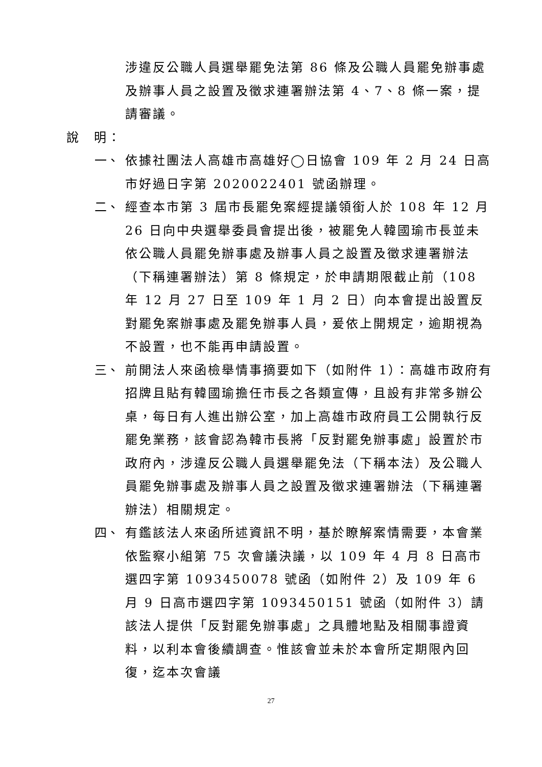涉違反公職人員選舉罷免法第 86 條及公職人員罷免辦事處及辦事人員之設置及徵求連署辦法第 4、7、8 條一案，提請審議。
說　明：
一、 依據社團法人高雄市高雄好◯日協會 109 年 2 月 24 日高市好過日字第 2020022401 號函辦理。
二、 經查本市第 3 屆市長罷免案經提議領銜人於 108 年 12 月 26 日向中央選舉委員會提出後，被罷免人韓國瑜市長並未依公職人員罷免辦事處及辦事人員之設置及徵求連署辦法（下稱連署辦法）第 8 條規定，於申請期限截止前（108 年 12 月 27 日至 109 年 1 月 2 日）向本會提出設置反對罷免案辦事處及罷免辦事人員，爰依上開規定，逾期視為不設置，也不能再申請設置。
三、 前開法人來函檢舉情事摘要如下（如附件 1）：高雄市政府有招牌且貼有韓國瑜擔任市長之各類宣傳，且設有非常多辦公桌，每日有人進出辦公室，加上高雄市政府員工公開執行反罷免業務，該會認為韓市長將「反對罷免辦事處」設置於市政府內，涉違反公職人員選舉罷免法（下稱本法）及公職人員罷免辦事處及辦事人員之設置及徵求連署辦法（下稱連署辦法）相關規定。
四、 有鑑該法人來函所述資訊不明，基於瞭解案情需要，本會業依監察小組第 75 次會議決議，以 109 年 4 月 8 日高市選四字第 1093450078 號函（如附件 2）及 109 年 6 月 9 日高市選四字第 1093450151 號函（如附件 3）請該法人提供「反對罷免辦事處」之具體地點及相關事證資料，以利本會後續調查。惟該會並未於本會所定期限內回復，迄本次會議
27